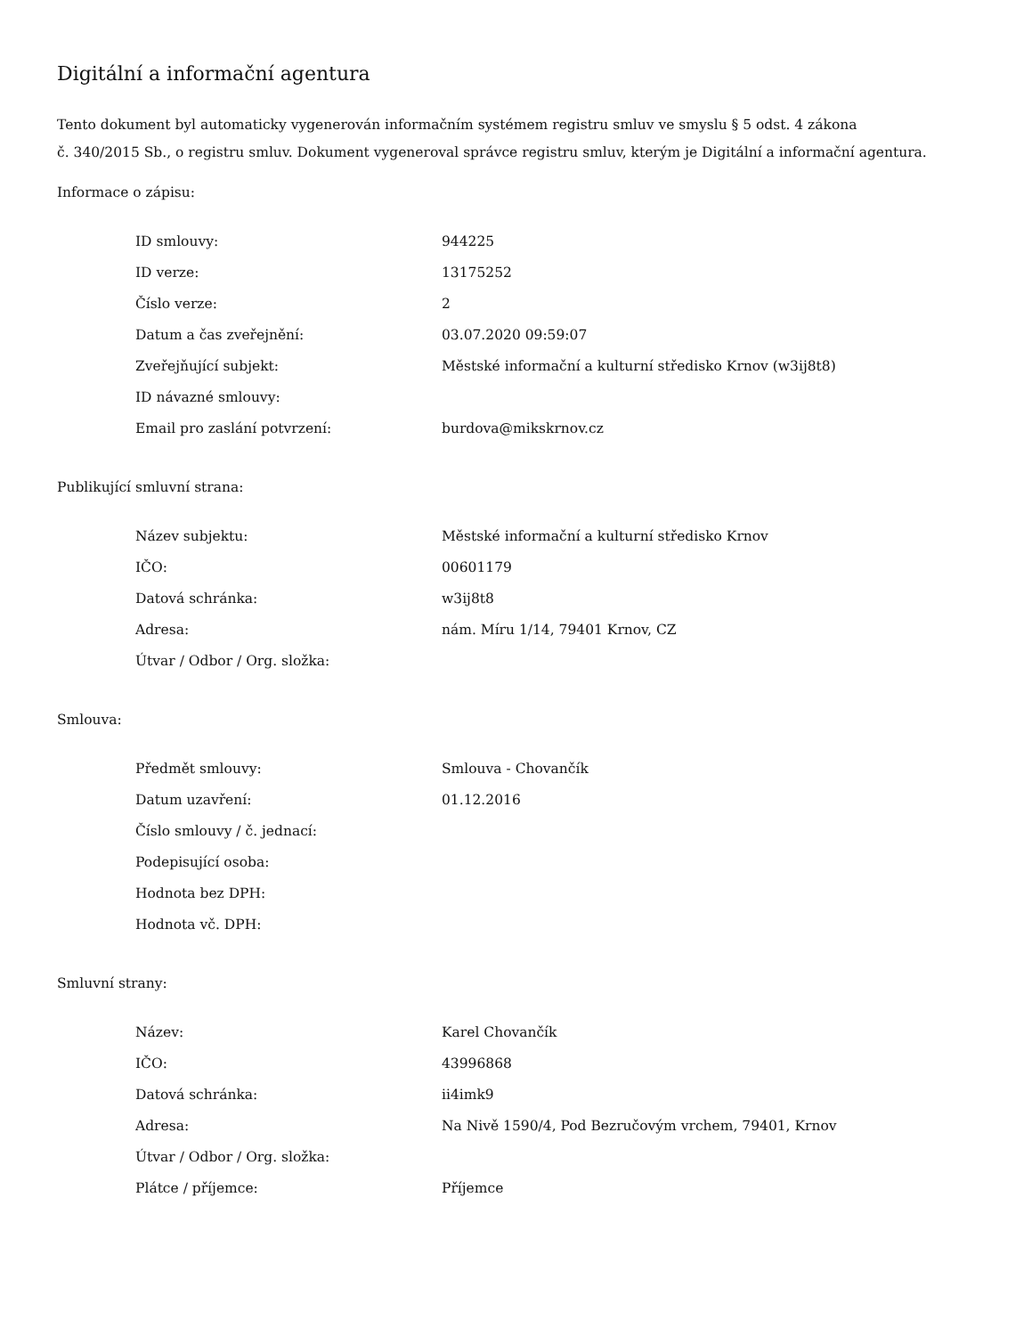Digitální a informační agentura
Tento dokument byl automaticky vygenerován informačním systémem registru smluv ve smyslu § 5 odst. 4 zákona
č. 340/2015 Sb., o registru smluv. Dokument vygeneroval správce registru smluv, kterým je Digitální a informační agentura.
Informace o zápisu:
| ID smlouvy: | 944225 |
| ID verze: | 13175252 |
| Číslo verze: | 2 |
| Datum a čas zveřejnění: | 03.07.2020 09:59:07 |
| Zveřejňující subjekt: | Městské informační a kulturní středisko Krnov (w3ij8t8) |
| ID návazné smlouvy: | |
| Email pro zaslání potvrzení: | burdova@mikskrnov.cz |
Publikující smluvní strana:
| Název subjektu: | Městské informační a kulturní středisko Krnov |
| IČO: | 00601179 |
| Datová schránka: | w3ij8t8 |
| Adresa: | nám. Míru 1/14, 79401 Krnov, CZ |
| Útvar / Odbor / Org. složka: | |
Smlouva:
| Předmět smlouvy: | Smlouva - Chovančík |
| Datum uzavření: | 01.12.2016 |
| Číslo smlouvy / č. jednací: | |
| Podepisující osoba: | |
| Hodnota bez DPH: | |
| Hodnota vč. DPH: | |
Smluvní strany:
| Název: | Karel Chovančík |
| IČO: | 43996868 |
| Datová schránka: | ii4imk9 |
| Adresa: | Na Nivě 1590/4, Pod Bezručovým vrchem, 79401, Krnov |
| Útvar / Odbor / Org. složka: | |
| Plátce / příjemce: | Příjemce |